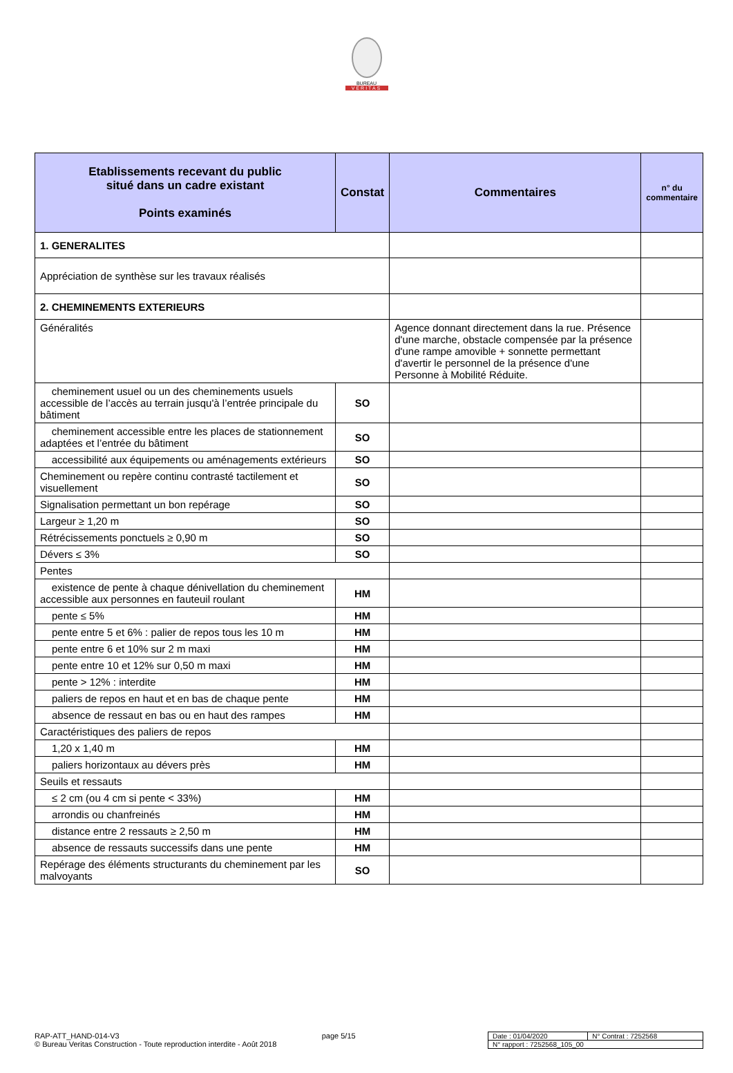BUREAU
VERITAS
| Etablissements recevant du public situé dans un cadre existant Points examinés | Constat | Commentaires | n° du commentaire |
| --- | --- | --- | --- |
| 1. GENERALITES | | | |
| Appréciation de synthèse sur les travaux réalisés | | | |
| 2. CHEMINEMENTS EXTERIEURS | | | |
| Généralités | | Agence donnant directement dans la rue. Présence d'une marche, obstacle compensée par la présence d'une rampe amovible + sonnette permettant d'avertir le personnel de la présence d'une Personne à Mobilité Réduite. | |
| cheminement usuel ou un des cheminements usuels accessible de l’accès au terrain jusqu'à l’entrée principale du bâtiment | SO | | |
| cheminement accessible entre les places de stationnement adaptées et l’entrée du bâtiment | SO | | |
| accessibilité aux équipements ou aménagements extérieurs | SO | | |
| Cheminement ou repère continu contrasté tactilement et visuellement | SO | | |
| Signalisation permettant un bon repérage | SO | | |
| Largeur ≥ 1,20 m | SO | | |
| Rétrécissements ponctuels ≥ 0,90 m | SO | | |
| Dévers ≤ 3% | SO | | |
| Pentes | | | |
| existence de pente à chaque dénivellation du cheminement accessible aux personnes en fauteuil roulant | HM | | |
| pente ≤ 5% | HM | | |
| pente entre 5 et 6% : palier de repos tous les 10 m | HM | | |
| pente entre 6 et 10% sur 2 m maxi | HM | | |
| pente entre 10 et 12% sur 0,50 m maxi | HM | | |
| pente > 12% : interdite | HM | | |
| paliers de repos en haut et en bas de chaque pente | HM | | |
| absence de ressaut en bas ou en haut des rampes | HM | | |
| Caractéristiques des paliers de repos | | | |
| 1,20 x 1,40 m | HM | | |
| paliers horizontaux au dévers près | HM | | |
| Seuils et ressauts | | | |
| ≤ 2 cm (ou 4 cm si pente < 33%) | HM | | |
| arrondis ou chanfreinés | HM | | |
| distance entre 2 ressauts ≥ 2,50 m | HM | | |
| absence de ressauts successifs dans une pente | HM | | |
| Repérage des éléments structurants du cheminement par les malvoyants | SO | | |
RAP-ATT_HAND-014-V3 page 5/15
© Bureau Veritas Construction - Toute reproduction interdite - Août 2018
| Date : 01/04/2020 | N° Contrat : 7252568 |
| N° rapport : 7252568_105_00 | |